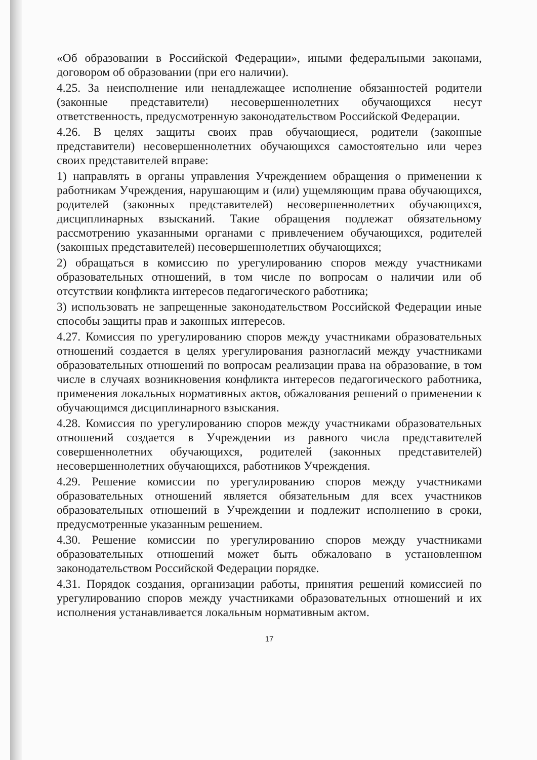«Об образовании в Российской Федерации», иными федеральными законами, договором об образовании (при его наличии).
4.25. За неисполнение или ненадлежащее исполнение обязанностей родители (законные представители) несовершеннолетних обучающихся несут ответственность, предусмотренную законодательством Российской Федерации.
4.26. В целях защиты своих прав обучающиеся, родители (законные представители) несовершеннолетних обучающихся самостоятельно или через своих представителей вправе:
1) направлять в органы управления Учреждением обращения о применении к работникам Учреждения, нарушающим и (или) ущемляющим права обучающихся, родителей (законных представителей) несовершеннолетних обучающихся, дисциплинарных взысканий. Такие обращения подлежат обязательному рассмотрению указанными органами с привлечением обучающихся, родителей (законных представителей) несовершеннолетних обучающихся;
2) обращаться в комиссию по урегулированию споров между участниками образовательных отношений, в том числе по вопросам о наличии или об отсутствии конфликта интересов педагогического работника;
3) использовать не запрещенные законодательством Российской Федерации иные способы защиты прав и законных интересов.
4.27. Комиссия по урегулированию споров между участниками образовательных отношений создается в целях урегулирования разногласий между участниками образовательных отношений по вопросам реализации права на образование, в том числе в случаях возникновения конфликта интересов педагогического работника, применения локальных нормативных актов, обжалования решений о применении к обучающимся дисциплинарного взыскания.
4.28. Комиссия по урегулированию споров между участниками образовательных отношений создается в Учреждении из равного числа представителей совершеннолетних обучающихся, родителей (законных представителей) несовершеннолетних обучающихся, работников Учреждения.
4.29. Решение комиссии по урегулированию споров между участниками образовательных отношений является обязательным для всех участников образовательных отношений в Учреждении и подлежит исполнению в сроки, предусмотренные указанным решением.
4.30. Решение комиссии по урегулированию споров между участниками образовательных отношений может быть обжаловано в установленном законодательством Российской Федерации порядке.
4.31. Порядок создания, организации работы, принятия решений комиссией по урегулированию споров между участниками образовательных отношений и их исполнения устанавливается локальным нормативным актом.
17